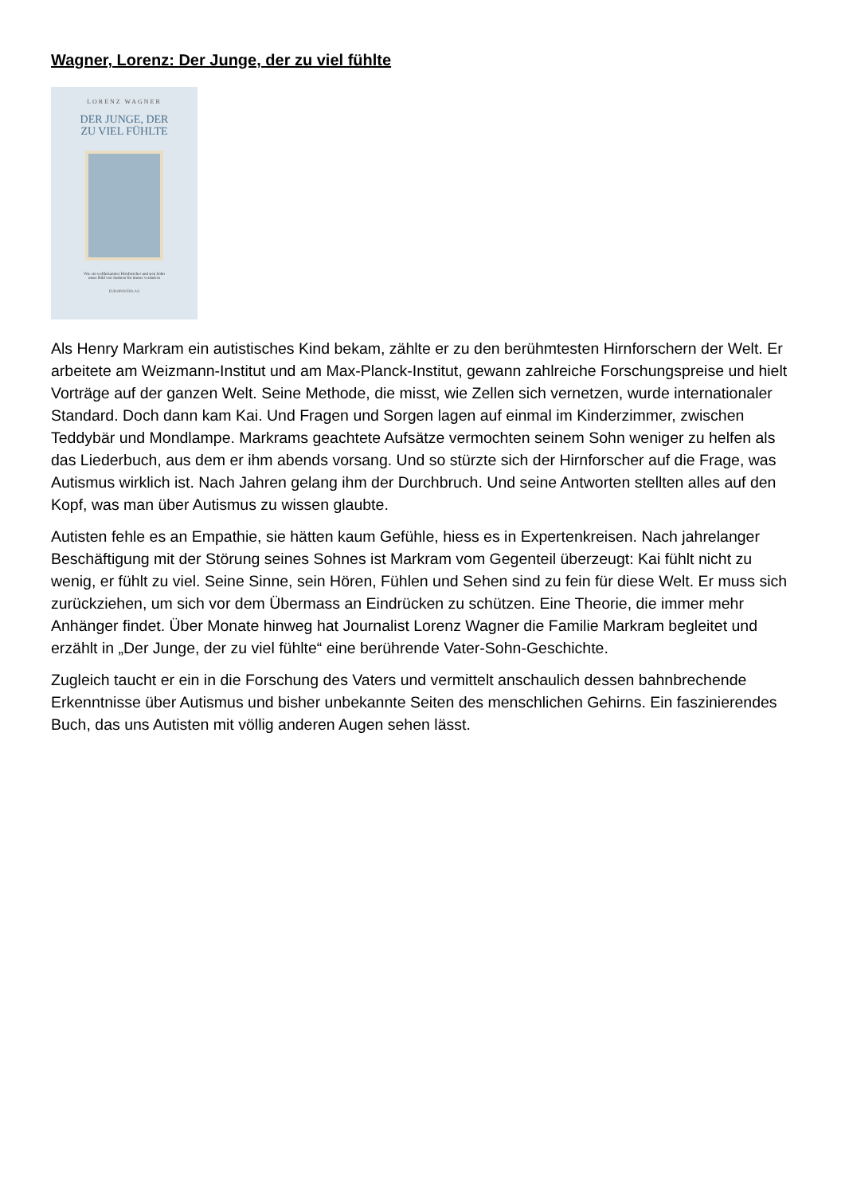Wagner, Lorenz: Der Junge, der zu viel fühlte
LORENZ WAGNER
DER JUNGE, DER
ZU VIEL FÜHLTE
Wie ein weltbekannter Hirnforscher und sein Sohn
unser Bild von Autisten für immer verändern
EUROPAVERLAG
Als Henry Markram ein autistisches Kind bekam, zählte er zu den berühmtesten Hirnforschern der Welt. Er arbeitete am Weizmann-Institut und am Max-Planck-Institut, gewann zahlreiche Forschungspreise und hielt Vorträge auf der ganzen Welt. Seine Methode, die misst, wie Zellen sich vernetzen, wurde internationaler Standard. Doch dann kam Kai. Und Fragen und Sorgen lagen auf einmal im Kinderzimmer, zwischen Teddybär und Mondlampe. Markrams geachtete Aufsätze vermochten seinem Sohn weniger zu helfen als das Liederbuch, aus dem er ihm abends vorsang. Und so stürzte sich der Hirnforscher auf die Frage, was Autismus wirklich ist. Nach Jahren gelang ihm der Durchbruch. Und seine Antworten stellten alles auf den Kopf, was man über Autismus zu wissen glaubte.
Autisten fehle es an Empathie, sie hätten kaum Gefühle, hiess es in Expertenkreisen. Nach jahrelanger Beschäftigung mit der Störung seines Sohnes ist Markram vom Gegenteil überzeugt: Kai fühlt nicht zu wenig, er fühlt zu viel. Seine Sinne, sein Hören, Fühlen und Sehen sind zu fein für diese Welt. Er muss sich zurückziehen, um sich vor dem Übermass an Eindrücken zu schützen. Eine Theorie, die immer mehr Anhänger findet. Über Monate hinweg hat Journalist Lorenz Wagner die Familie Markram begleitet und erzählt in „Der Junge, der zu viel fühlte“ eine berührende Vater-Sohn-Geschichte.
Zugleich taucht er ein in die Forschung des Vaters und vermittelt anschaulich dessen bahnbrechende Erkenntnisse über Autismus und bisher unbekannte Seiten des menschlichen Gehirns. Ein faszinierendes Buch, das uns Autisten mit völlig anderen Augen sehen lässt.